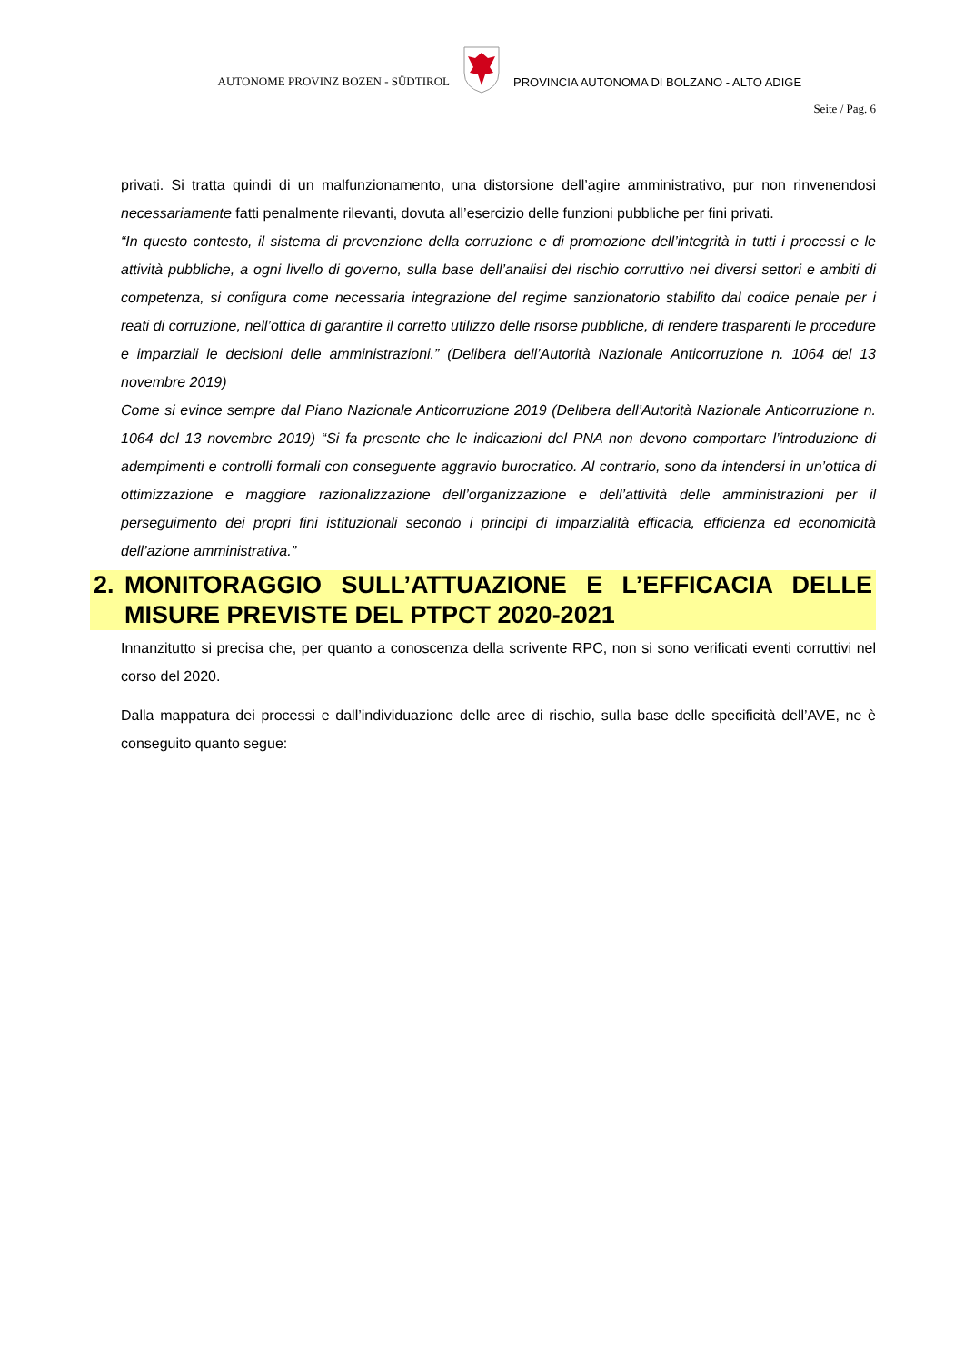AUTONOME PROVINZ BOZEN - SÜDTIROL
PROVINCIA AUTONOMA DI BOLZANO - ALTO ADIGE
Seite / Pag. 6
privati. Si tratta quindi di un malfunzionamento, una distorsione dell’agire amministrativo, pur non rinvenendosi necessariamente fatti penalmente rilevanti, dovuta all’esercizio delle funzioni pubbliche per fini privati.
“In questo contesto, il sistema di prevenzione della corruzione e di promozione dell’integrità in tutti i processi e le attività pubbliche, a ogni livello di governo, sulla base dell’analisi del rischio corruttivo nei diversi settori e ambiti di competenza, si configura come necessaria integrazione del regime sanzionatorio stabilito dal codice penale per i reati di corruzione, nell’ottica di garantire il corretto utilizzo delle risorse pubbliche, di rendere trasparenti le procedure e imparziali le decisioni delle amministrazioni.” (Delibera dell’Autorità Nazionale Anticorruzione n. 1064 del 13 novembre 2019)
Come si evince sempre dal Piano Nazionale Anticorruzione 2019 (Delibera dell’Autorità Nazionale Anticorruzione n. 1064 del 13 novembre 2019) “Si fa presente che le indicazioni del PNA non devono comportare l’introduzione di adempimenti e controlli formali con conseguente aggravio burocratico. Al contrario, sono da intendersi in un’ottica di ottimizzazione e maggiore razionalizzazione dell’organizzazione e dell’attività delle amministrazioni per il perseguimento dei propri fini istituzionali secondo i principi di imparzialità efficacia, efficienza ed economicità dell’azione amministrativa.”
2. MONITORAGGIO SULL’ATTUAZIONE E L’EFFICACIA DELLE MISURE PREVISTE DEL PTPCT 2020-2021
Innanzitutto si precisa che, per quanto a conoscenza della scrivente RPC, non si sono verificati eventi corruttivi nel corso del 2020.
Dalla mappatura dei processi e dall’individuazione delle aree di rischio, sulla base delle specificità dell’AVE, ne è conseguito quanto segue: